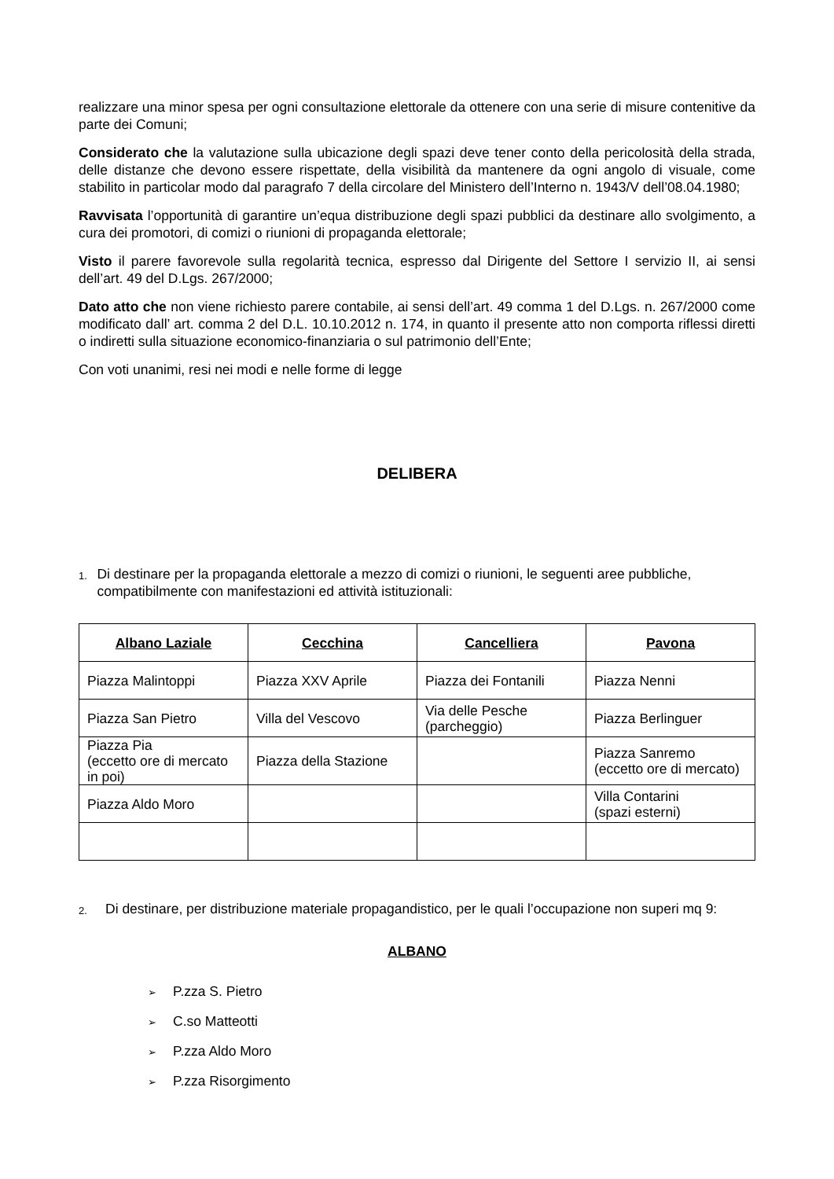realizzare una minor spesa per ogni consultazione elettorale da ottenere con una serie di misure contenitive da parte dei Comuni;
Considerato che la valutazione sulla ubicazione degli spazi deve tener conto della pericolosità della strada, delle distanze che devono essere rispettate, della visibilità da mantenere da ogni angolo di visuale, come stabilito in particolar modo dal paragrafo 7 della circolare del Ministero dell’Interno n. 1943/V dell’08.04.1980;
Ravvisata l’opportunità di garantire un’equa distribuzione degli spazi pubblici da destinare allo svolgimento, a cura dei promotori, di comizi o riunioni di propaganda elettorale;
Visto il parere favorevole sulla regolarità tecnica, espresso dal Dirigente del Settore I servizio II, ai sensi dell’art. 49 del D.Lgs. 267/2000;
Dato atto che non viene richiesto parere contabile, ai sensi dell’art. 49 comma 1 del D.Lgs. n. 267/2000 come modificato dall’ art. comma 2 del D.L. 10.10.2012 n. 174, in quanto il presente atto non comporta riflessi diretti o indiretti sulla situazione economico-finanziaria o sul patrimonio dell’Ente;
Con voti unanimi, resi nei modi e nelle forme di legge
DELIBERA
1.
Di destinare per la propaganda elettorale a mezzo di comizi o riunioni, le seguenti aree pubbliche, compatibilmente con manifestazioni ed attività istituzionali:
| Albano Laziale | Cecchina | Cancelliera | Pavona |
| --- | --- | --- | --- |
| Piazza Malintoppi | Piazza XXV Aprile | Piazza dei Fontanili | Piazza Nenni |
| Piazza San Pietro | Villa del Vescovo | Via delle Pesche (parcheggio) | Piazza Berlinguer |
| Piazza Pia (eccetto ore di mercato in poi) | Piazza della Stazione | | Piazza Sanremo (eccetto ore di mercato) |
| Piazza Aldo Moro | | | Villa Contarini (spazi esterni) |
2.
Di destinare, per distribuzione materiale propagandistico, per le quali l’occupazione non superi mq 9:
ALBANO
➢ P.zza S. Pietro
➢ C.so Matteotti
➢ P.zza Aldo Moro
➢ P.zza Risorgimento